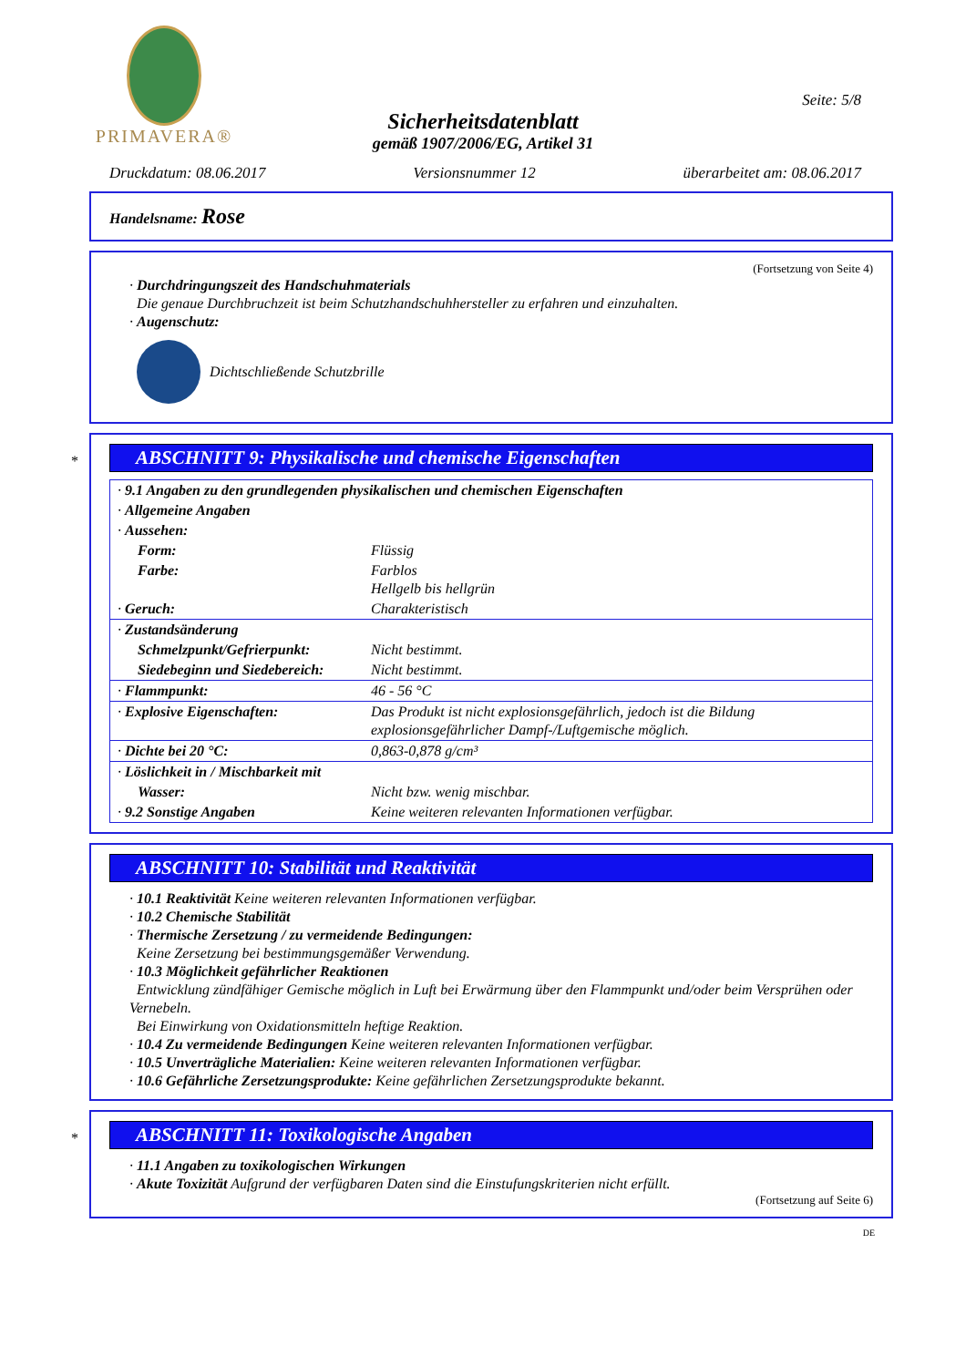PRIMAVERA®
Seite: 5/8
Sicherheitsdatenblatt
gemäß 1907/2006/EG, Artikel 31
Druckdatum: 08.06.2017 Versionsnummer 12 überarbeitet am: 08.06.2017
Handelsname: Rose
(Fortsetzung von Seite 4)
· Durchdringungszeit des Handschuhmaterials
Die genaue Durchbruchzeit ist beim Schutzhandschuhhersteller zu erfahren und einzuhalten.
· Augenschutz:
Dichtschließende Schutzbrille
*
ABSCHNITT 9: Physikalische und chemische Eigenschaften
| · 9.1 Angaben zu den grundlegenden physikalischen und chemischen Eigenschaften | |
| · Allgemeine Angaben | |
| · Aussehen: | |
| Form: | Flüssig |
| Farbe: | Farblos Hellgelb bis hellgrün |
| · Geruch: | Charakteristisch |
| · Zustandsänderung | |
| Schmelzpunkt/Gefrierpunkt: | Nicht bestimmt. |
| Siedebeginn und Siedebereich: | Nicht bestimmt. |
| · Flammpunkt: | 46 - 56 °C |
| · Explosive Eigenschaften: | Das Produkt ist nicht explosionsgefährlich, jedoch ist die Bildung explosionsgefährlicher Dampf-/Luftgemische möglich. |
| · Dichte bei 20 °C: | 0,863-0,878 g/cm³ |
| · Löslichkeit in / Mischbarkeit mit | |
| Wasser: | Nicht bzw. wenig mischbar. |
| · 9.2 Sonstige Angaben | Keine weiteren relevanten Informationen verfügbar. |
ABSCHNITT 10: Stabilität und Reaktivität
· 10.1 Reaktivität Keine weiteren relevanten Informationen verfügbar.
· 10.2 Chemische Stabilität
· Thermische Zersetzung / zu vermeidende Bedingungen:
Keine Zersetzung bei bestimmungsgemäßer Verwendung.
· 10.3 Möglichkeit gefährlicher Reaktionen
Entwicklung zündfähiger Gemische möglich in Luft bei Erwärmung über den Flammpunkt und/oder beim Versprühen oder Vernebeln.
Bei Einwirkung von Oxidationsmitteln heftige Reaktion.
· 10.4 Zu vermeidende Bedingungen Keine weiteren relevanten Informationen verfügbar.
· 10.5 Unverträgliche Materialien: Keine weiteren relevanten Informationen verfügbar.
· 10.6 Gefährliche Zersetzungsprodukte: Keine gefährlichen Zersetzungsprodukte bekannt.
*
ABSCHNITT 11: Toxikologische Angaben
· 11.1 Angaben zu toxikologischen Wirkungen
· Akute Toxizität Aufgrund der verfügbaren Daten sind die Einstufungskriterien nicht erfüllt.
(Fortsetzung auf Seite 6)
DE